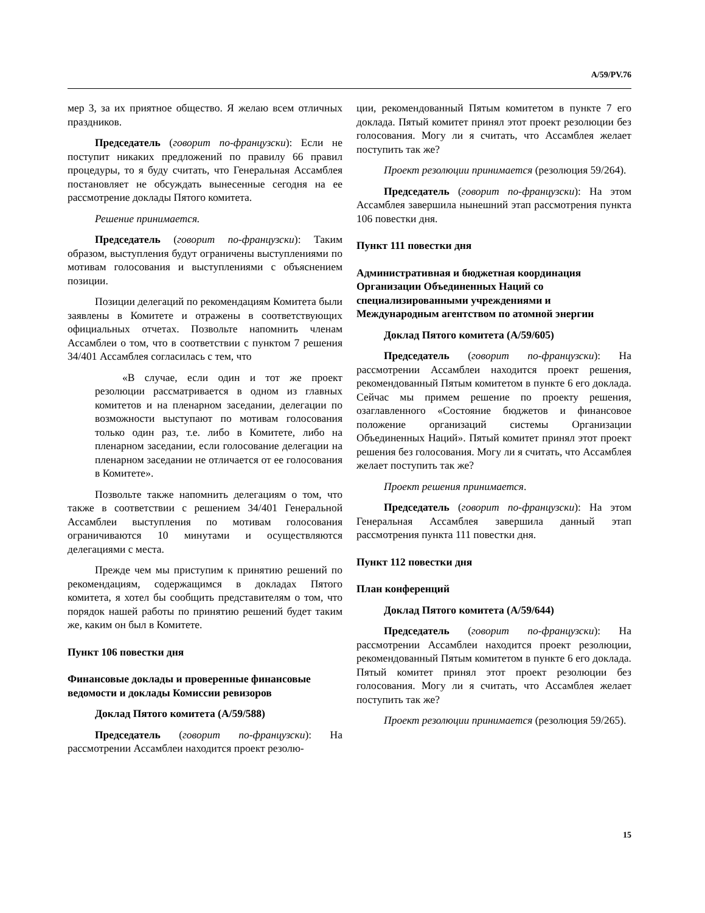A/59/PV.76
мер 3, за их приятное общество. Я желаю всем отличных праздников.
Председатель (говорит по-французски): Если не поступит никаких предложений по правилу 66 правил процедуры, то я буду считать, что Генеральная Ассамблея постановляет не обсуждать вынесенные сегодня на ее рассмотрение доклады Пятого комитета.
Решение принимается.
Председатель (говорит по-французски): Таким образом, выступления будут ограничены выступлениями по мотивам голосования и выступлениями с объяснением позиции.
Позиции делегаций по рекомендациям Комитета были заявлены в Комитете и отражены в соответствующих официальных отчетах. Позвольте напомнить членам Ассамблеи о том, что в соответствии с пунктом 7 решения 34/401 Ассамблея согласилась с тем, что
«В случае, если один и тот же проект резолюции рассматривается в одном из главных комитетов и на пленарном заседании, делегации по возможности выступают по мотивам голосования только один раз, т.е. либо в Комитете, либо на пленарном заседании, если голосование делегации на пленарном заседании не отличается от ее голосования в Комитете».
Позвольте также напомнить делегациям о том, что также в соответствии с решением 34/401 Генеральной Ассамблеи выступления по мотивам голосования ограничиваются 10 минутами и осуществляются делегациями с места.
Прежде чем мы приступим к принятию решений по рекомендациям, содержащимся в докладах Пятого комитета, я хотел бы сообщить представителям о том, что порядок нашей работы по принятию решений будет таким же, каким он был в Комитете.
Пункт 106 повестки дня
Финансовые доклады и проверенные финансовые ведомости и доклады Комиссии ревизоров
Доклад Пятого комитета (A/59/588)
Председатель (говорит по-французски): На рассмотрении Ассамблеи находится проект резолю-
ции, рекомендованный Пятым комитетом в пункте 7 его доклада. Пятый комитет принял этот проект резолюции без голосования. Могу ли я считать, что Ассамблея желает поступить так же?
Проект резолюции принимается (резолюция 59/264).
Председатель (говорит по-французски): На этом Ассамблея завершила нынешний этап рассмотрения пункта 106 повестки дня.
Пункт 111 повестки дня
Административная и бюджетная координация Организации Объединенных Наций со специализированными учреждениями и Международным агентством по атомной энергии
Доклад Пятого комитета (A/59/605)
Председатель (говорит по-французски): На рассмотрении Ассамблеи находится проект решения, рекомендованный Пятым комитетом в пункте 6 его доклада. Сейчас мы примем решение по проекту решения, озаглавленного «Состояние бюджетов и финансовое положение организаций системы Организации Объединенных Наций». Пятый комитет принял этот проект решения без голосования. Могу ли я считать, что Ассамблея желает поступить так же?
Проект решения принимается.
Председатель (говорит по-французски): На этом Генеральная Ассамблея завершила данный этап рассмотрения пункта 111 повестки дня.
Пункт 112 повестки дня
План конференций
Доклад Пятого комитета (A/59/644)
Председатель (говорит по-французски): На рассмотрении Ассамблеи находится проект резолюции, рекомендованный Пятым комитетом в пункте 6 его доклада. Пятый комитет принял этот проект резолюции без голосования. Могу ли я считать, что Ассамблея желает поступить так же?
Проект резолюции принимается (резолюция 59/265).
15